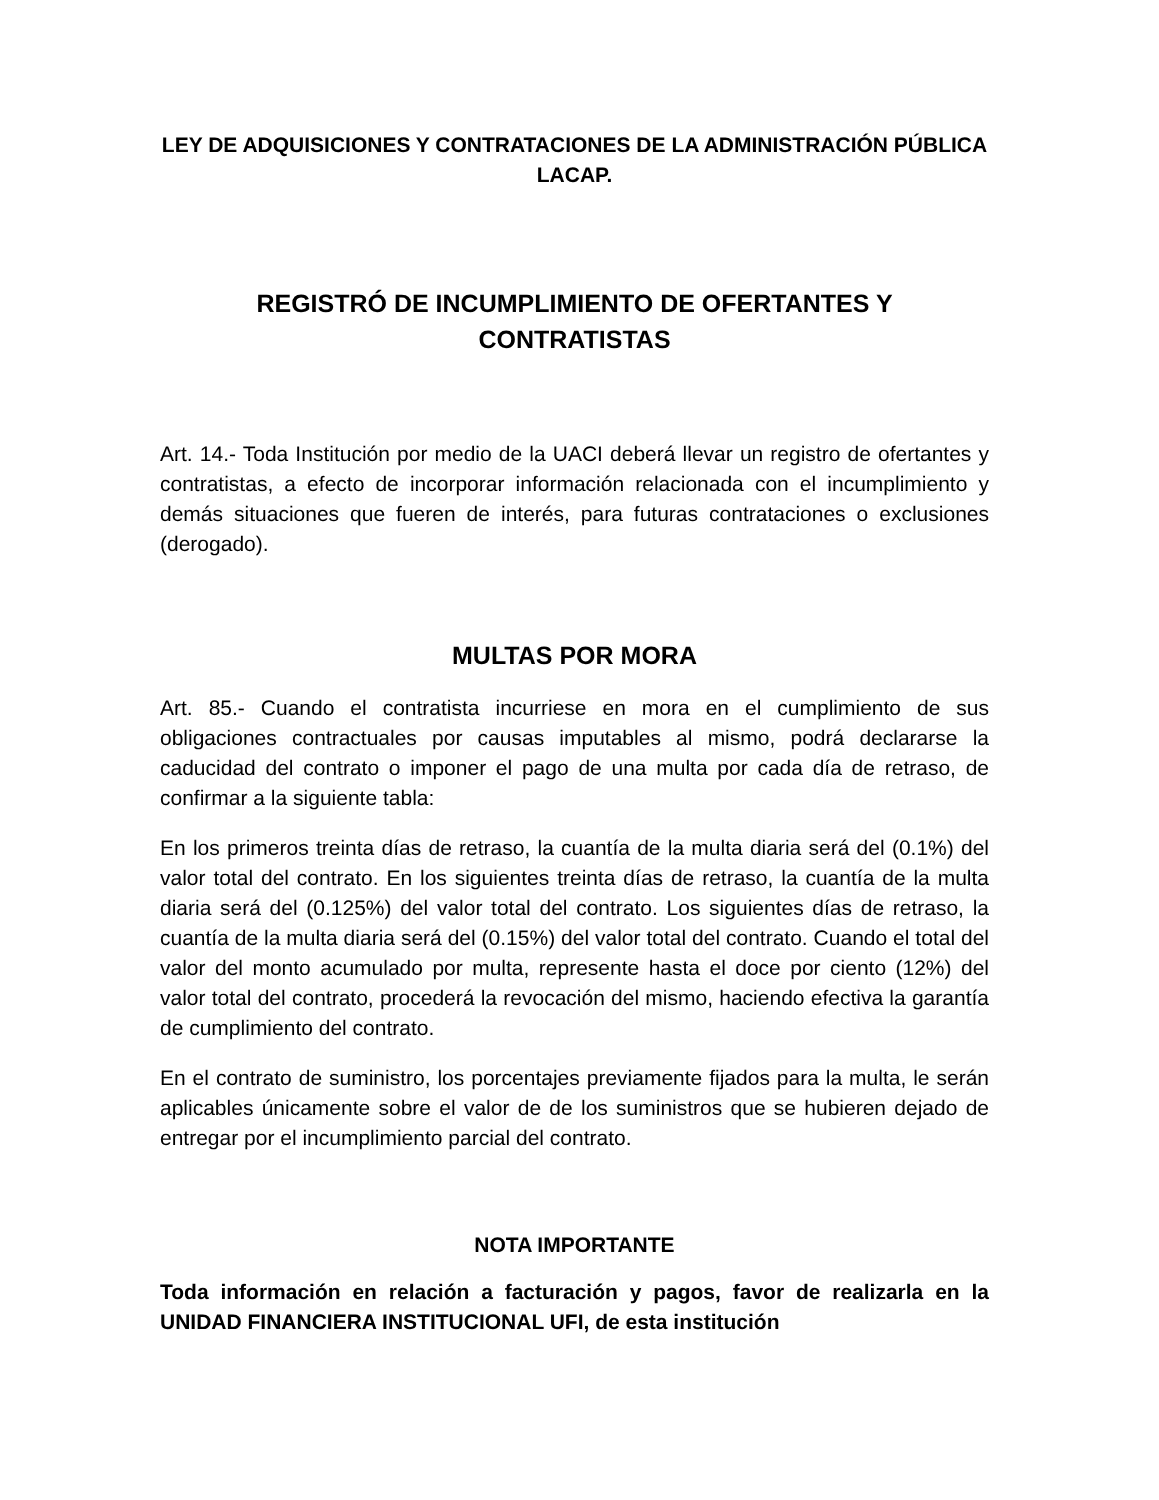LEY DE ADQUISICIONES Y CONTRATACIONES DE LA ADMINISTRACIÓN PÚBLICA LACAP.
REGISTRÓ DE INCUMPLIMIENTO DE OFERTANTES Y CONTRATISTAS
Art. 14.- Toda Institución por medio de la UACI deberá llevar un registro de ofertantes y contratistas, a efecto de incorporar información relacionada con el incumplimiento y demás situaciones que fueren de interés, para futuras contrataciones o exclusiones (derogado).
MULTAS POR MORA
Art. 85.- Cuando el contratista incurriese en mora en el cumplimiento de sus obligaciones contractuales por causas imputables al mismo, podrá declararse la caducidad del contrato o imponer el pago de una multa por cada día de retraso, de confirmar a la siguiente tabla:
En los primeros treinta días de retraso, la cuantía de la multa diaria será del (0.1%) del valor total del contrato. En los siguientes treinta días de retraso, la cuantía de la multa diaria será del (0.125%) del valor total del contrato. Los siguientes días de retraso, la cuantía de la multa diaria será del (0.15%) del valor total del contrato. Cuando el total del valor del monto acumulado por multa, represente hasta el doce por ciento (12%) del valor total del contrato, procederá la revocación del mismo, haciendo efectiva la garantía de cumplimiento del contrato.
En el contrato de suministro, los porcentajes previamente fijados para la multa, le serán aplicables únicamente sobre el valor de de los suministros que se hubieren dejado de entregar por el incumplimiento parcial del contrato.
NOTA IMPORTANTE
Toda información en relación a facturación y pagos, favor de realizarla en la UNIDAD FINANCIERA INSTITUCIONAL UFI, de esta institución